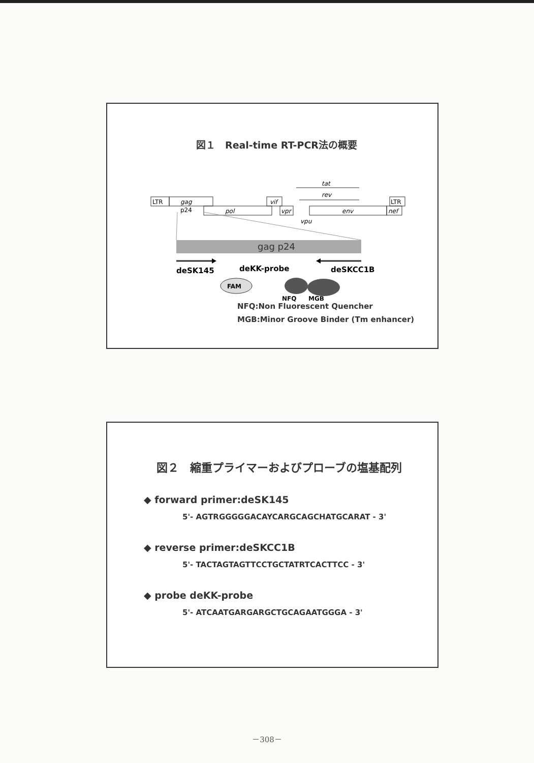図１　Real-time RT-PCR法の概要
LTR
gag
p24
pol
vif
vpr
tat
rev
env
nef
LTR
vpu
gag p24
deSK145
deKK-probe
deSKCC1B
FAM
NFQ
MGB
NFQ:Non Fluorescent Quencher
MGB:Minor Groove Binder (Tm enhancer)
図２　縮重プライマーおよびプローブの塩基配列
◆ forward primer:deSK145
5'- AGTRGGGGGACAYCARGCAGCHATGCARAT - 3'
◆ reverse primer:deSKCC1B
5'- TACTAGTAGTTCCTGCTATRTCACTTCC - 3'
◆ probe deKK-probe
5'- ATCAATGARGARGCTGCAGAATGGGA - 3'
－308－